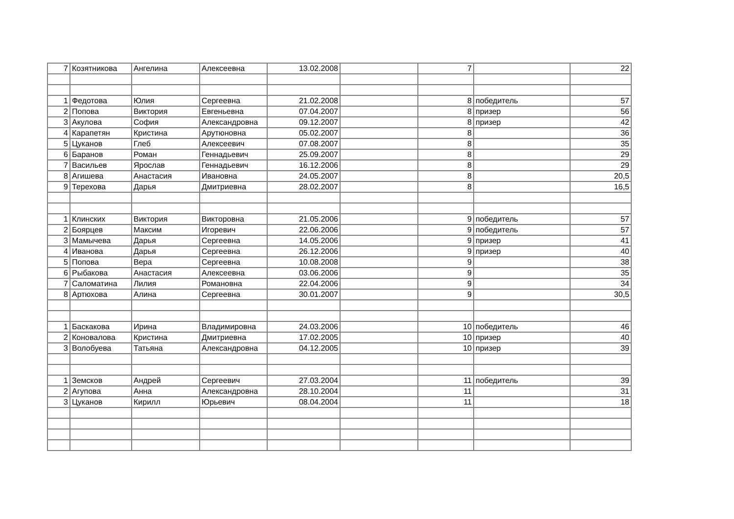| 7 | Козятникова | Ангелина | Алексеевна | 13.02.2008 | | 7 | | 22 |
| 1 | Федотова | Юлия | Сергеевна | 21.02.2008 | | 8 | победитель | 57 |
| 2 | Попова | Виктория | Евгеньевна | 07.04.2007 | | 8 | призер | 56 |
| 3 | Акулова | София | Александровна | 09.12.2007 | | 8 | призер | 42 |
| 4 | Карапетян | Кристина | Арутюновна | 05.02.2007 | | 8 | | 36 |
| 5 | Цуканов | Глеб | Алексеевич | 07.08.2007 | | 8 | | 35 |
| 6 | Баранов | Роман | Геннадьевич | 25.09.2007 | | 8 | | 29 |
| 7 | Васильев | Ярослав | Геннадьевич | 16.12.2006 | | 8 | | 29 |
| 8 | Агишева | Анастасия | Ивановна | 24.05.2007 | | 8 | | 20,5 |
| 9 | Терехова | Дарья | Дмитриевна | 28.02.2007 | | 8 | | 16,5 |
| 1 | Клинских | Виктория | Викторовна | 21.05.2006 | | 9 | победитель | 57 |
| 2 | Боярцев | Максим | Игоревич | 22.06.2006 | | 9 | победитель | 57 |
| 3 | Мамычева | Дарья | Сергеевна | 14.05.2006 | | 9 | призер | 41 |
| 4 | Иванова | Дарья | Сергеевна | 26.12.2006 | | 9 | призер | 40 |
| 5 | Попова | Вера | Сергеевна | 10.08.2008 | | 9 | | 38 |
| 6 | Рыбакова | Анастасия | Алексеевна | 03.06.2006 | | 9 | | 35 |
| 7 | Саломатина | Лилия | Романовна | 22.04.2006 | | 9 | | 34 |
| 8 | Артюхова | Алина | Сергеевна | 30.01.2007 | | 9 | | 30,5 |
| 1 | Баскакова | Ирина | Владимировна | 24.03.2006 | | 10 | победитель | 46 |
| 2 | Коновалова | Кристина | Дмитриевна | 17.02.2005 | | 10 | призер | 40 |
| 3 | Волобуева | Татьяна | Александровна | 04.12.2005 | | 10 | призер | 39 |
| 1 | Земсков | Андрей | Сергеевич | 27.03.2004 | | 11 | победитель | 39 |
| 2 | Агупова | Анна | Александровна | 28.10.2004 | | 11 | | 31 |
| 3 | Цуканов | Кирилл | Юрьевич | 08.04.2004 | | 11 | | 18 |